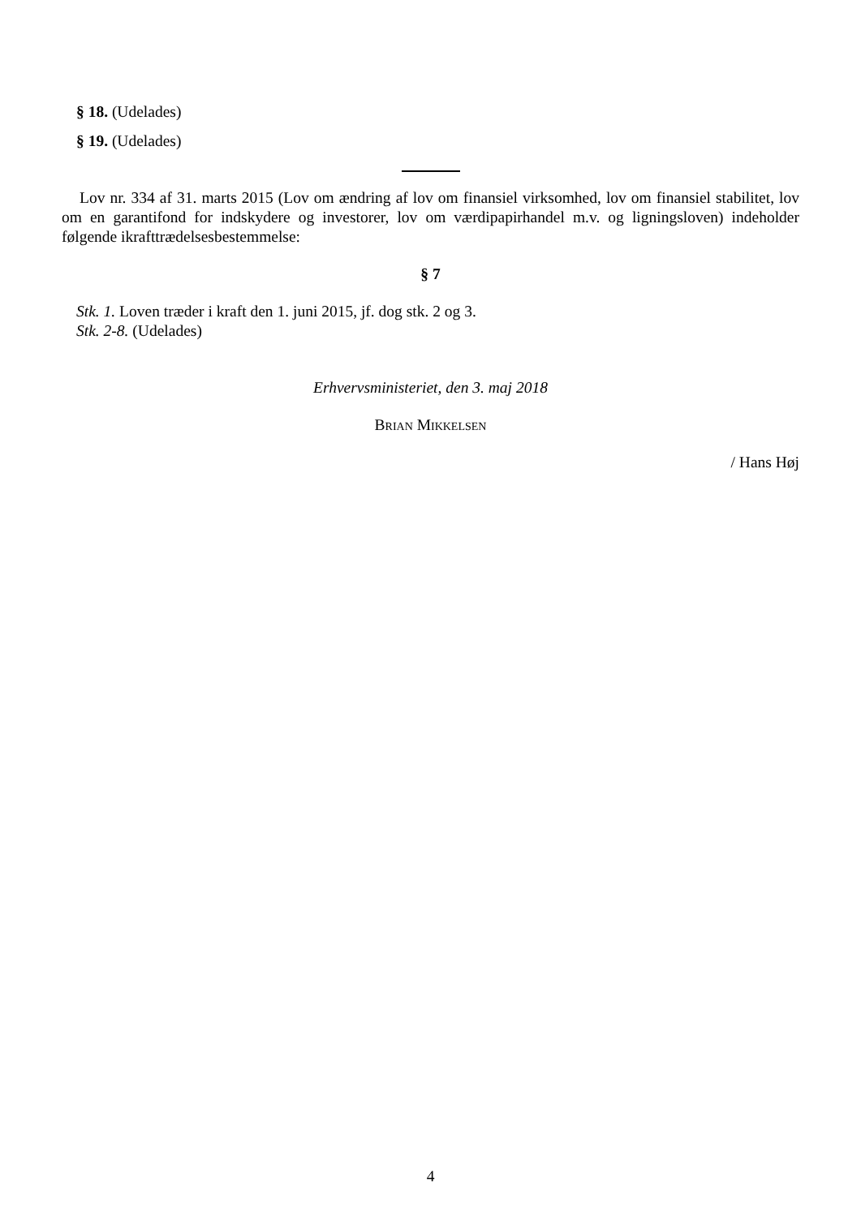§ 18. (Udelades)
§ 19. (Udelades)
Lov nr. 334 af 31. marts 2015 (Lov om ændring af lov om finansiel virksomhed, lov om finansiel stabilitet, lov om en garantifond for indskydere og investorer, lov om værdipapirhandel m.v. og ligningsloven) indeholder følgende ikrafttrædelsesbestemmelse:
§ 7
Stk. 1. Loven træder i kraft den 1. juni 2015, jf. dog stk. 2 og 3.
Stk. 2-8. (Udelades)
Erhvervsministeriet, den 3. maj 2018
Brian Mikkelsen
/ Hans Høj
4